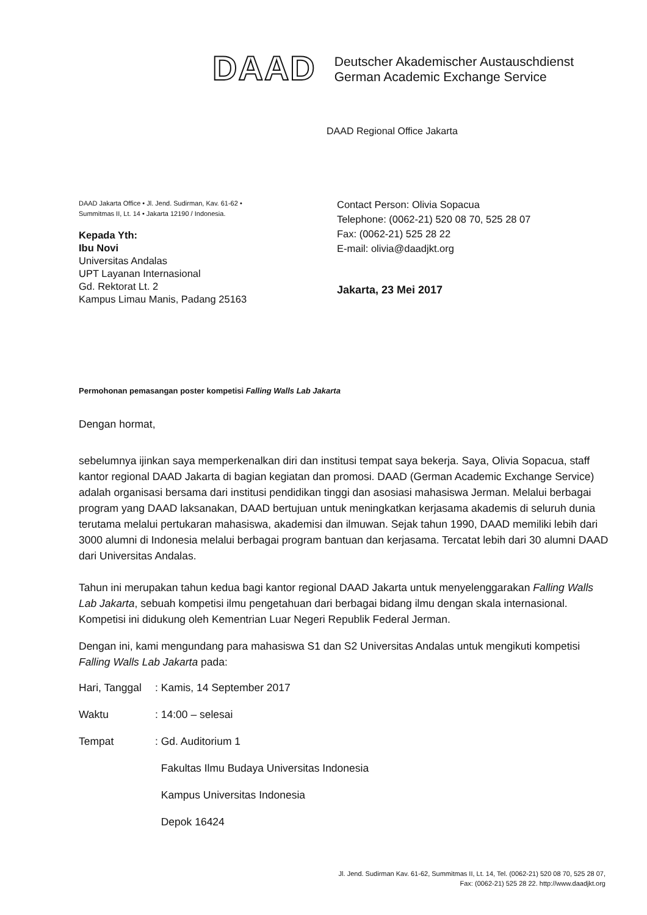DAAD
Deutscher Akademischer Austauschdienst
German Academic Exchange Service
DAAD Regional Office Jakarta
DAAD Jakarta Office • Jl. Jend. Sudirman, Kav. 61-62 •
Summitmas II, Lt. 14 • Jakarta 12190 / Indonesia.
Kepada Yth:
Ibu Novi
Universitas Andalas
UPT Layanan Internasional
Gd. Rektorat Lt. 2
Kampus Limau Manis, Padang 25163
Contact Person: Olivia Sopacua
Telephone: (0062-21) 520 08 70, 525 28 07
Fax: (0062-21) 525 28 22
E-mail: olivia@daadjkt.org
Jakarta, 23 Mei 2017
Permohonan pemasangan poster kompetisi Falling Walls Lab Jakarta
Dengan hormat,
sebelumnya ijinkan saya memperkenalkan diri dan institusi tempat saya bekerja. Saya, Olivia Sopacua, staff kantor regional DAAD Jakarta di bagian kegiatan dan promosi. DAAD (German Academic Exchange Service) adalah organisasi bersama dari institusi pendidikan tinggi dan asosiasi mahasiswa Jerman. Melalui berbagai program yang DAAD laksanakan, DAAD bertujuan untuk meningkatkan kerjasama akademis di seluruh dunia terutama melalui pertukaran mahasiswa, akademisi dan ilmuwan. Sejak tahun 1990, DAAD memiliki lebih dari 3000 alumni di Indonesia melalui berbagai program bantuan dan kerjasama. Tercatat lebih dari 30 alumni DAAD dari Universitas Andalas.
Tahun ini merupakan tahun kedua bagi kantor regional DAAD Jakarta untuk menyelenggarakan Falling Walls Lab Jakarta, sebuah kompetisi ilmu pengetahuan dari berbagai bidang ilmu dengan skala internasional. Kompetisi ini didukung oleh Kementrian Luar Negeri Republik Federal Jerman.
Dengan ini, kami mengundang para mahasiswa S1 dan S2 Universitas Andalas untuk mengikuti kompetisi Falling Walls Lab Jakarta pada:
| Hari, Tanggal | : Kamis, 14 September 2017 |
| Waktu | : 14:00 – selesai |
| Tempat | : Gd. Auditorium 1 |
| | Fakultas Ilmu Budaya Universitas Indonesia |
| | Kampus Universitas Indonesia |
| | Depok 16424 |
Jl. Jend. Sudirman Kav. 61-62, Summitmas II, Lt. 14, Tel. (0062-21) 520 08 70, 525 28 07,
Fax: (0062-21) 525 28 22. http://www.daadjkt.org